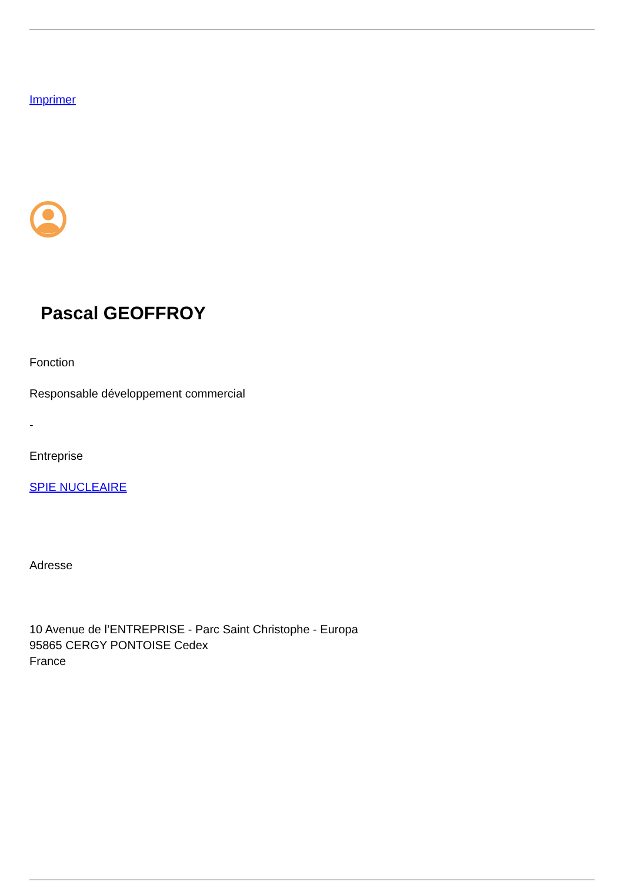Imprimer
Pascal GEOFFROY
Fonction
Responsable développement commercial
-
Entreprise
SPIE NUCLEAIRE
Adresse
10 Avenue de l’ENTREPRISE - Parc Saint Christophe - Europa
95865 CERGY PONTOISE Cedex
France